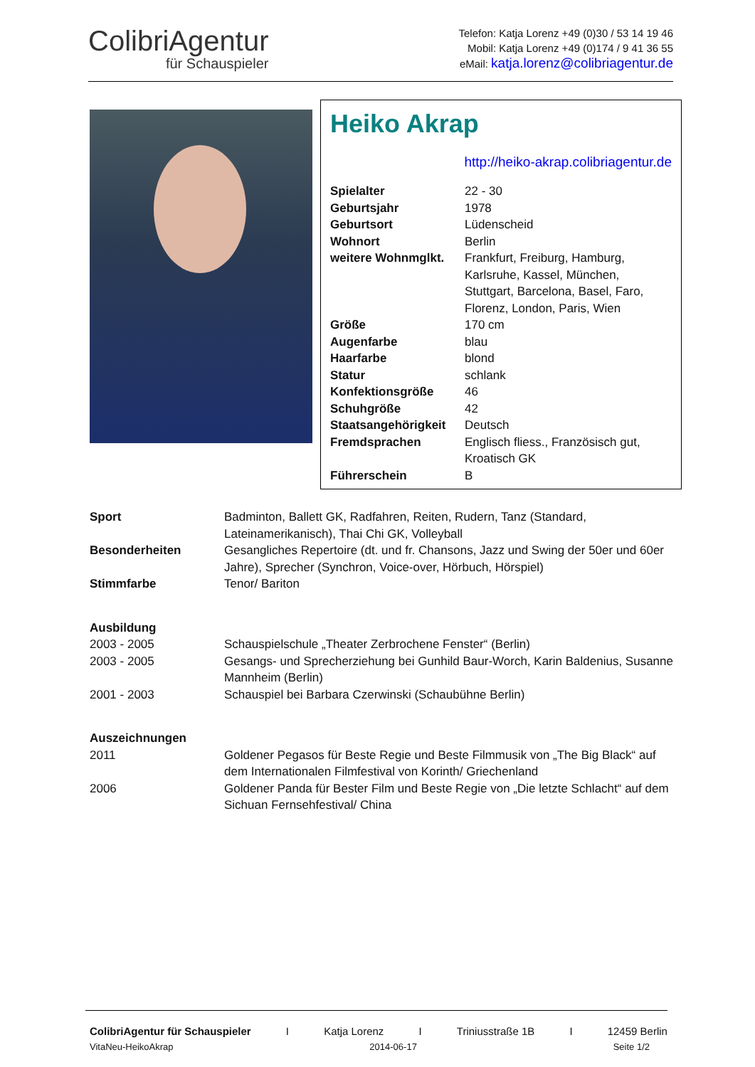ColibriAgentur
für Schauspieler
Telefon: Katja Lorenz +49 (0)30 / 53 14 19 46
Mobil: Katja Lorenz +49 (0)174 / 9 41 36 55
eMail: katja.lorenz@colibriagentur.de
Heiko Akrap
http://heiko-akrap.colibriagentur.de
| Spielalter | 22 - 30 |
| Geburtsjahr | 1978 |
| Geburtsort | Lüdenscheid |
| Wohnort | Berlin |
| weitere Wohnmglkt. | Frankfurt, Freiburg, Hamburg, Karlsruhe, Kassel, München, Stuttgart, Barcelona, Basel, Faro, Florenz, London, Paris, Wien |
| Größe | 170 cm |
| Augenfarbe | blau |
| Haarfarbe | blond |
| Statur | schlank |
| Konfektionsgröße | 46 |
| Schuhgröße | 42 |
| Staatsangehörigkeit | Deutsch |
| Fremdsprachen | Englisch fliess., Französisch gut, Kroatisch GK |
| Führerschein | B |
| Sport | Badminton, Ballett GK, Radfahren, Reiten, Rudern, Tanz (Standard, Lateinamerikanisch), Thai Chi GK, Volleyball |
| Besonderheiten | Gesangliches Repertoire (dt. und fr. Chansons, Jazz und Swing der 50er und 60er Jahre), Sprecher (Synchron, Voice-over, Hörbuch, Hörspiel) |
| Stimmfarbe | Tenor/ Bariton |
| Ausbildung | |
| 2003 - 2005 | Schauspielschule „Theater Zerbrochene Fenster“ (Berlin) |
| 2003 - 2005 | Gesangs- und Sprecherziehung bei Gunhild Baur-Worch, Karin Baldenius, Susanne Mannheim (Berlin) |
| 2001 - 2003 | Schauspiel bei Barbara Czerwinski (Schaubühne Berlin) |
| Auszeichnungen | |
| 2011 | Goldener Pegasos für Beste Regie und Beste Filmmusik von „The Big Black“ auf dem Internationalen Filmfestival von Korinth/ Griechenland |
| 2006 | Goldener Panda für Bester Film und Beste Regie von „Die letzte Schlacht“ auf dem Sichuan Fernsehfestival/ China |
ColibriAgentur für Schauspieler I Katja Lorenz I Triniusstraße 1B I 12459 Berlin
VitaNeu-HeikoAkrap 2014-06-17 Seite 1/2